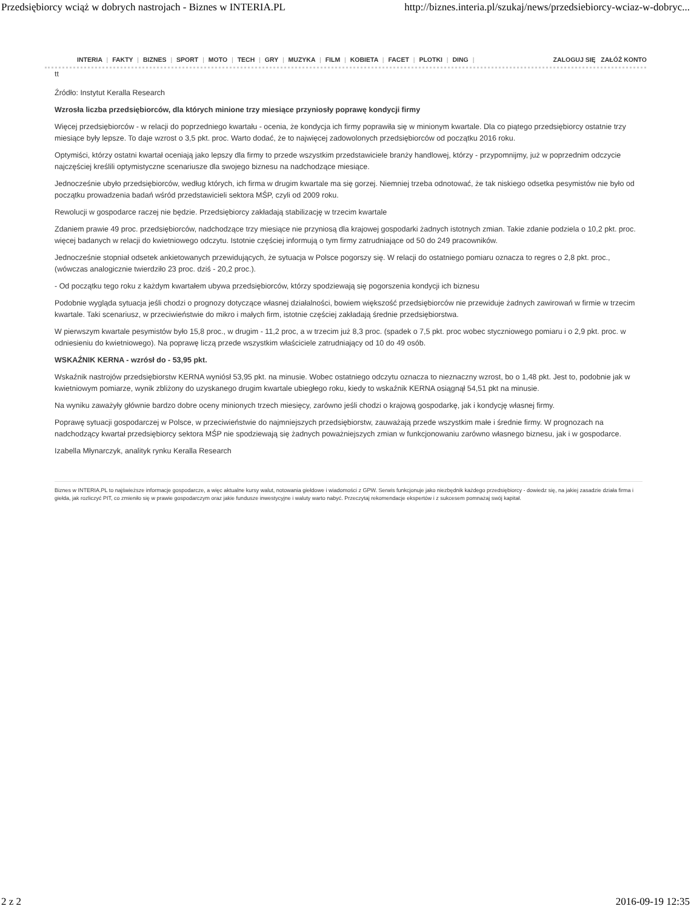Przedsiębiorcy wciąż w dobrych nastrojach - Biznes w INTERIA.PL http://biznes.interia.pl/szukaj/news/przedsiebiorcy-wciaz-w-dobryc...
INTERIA | FAKTY | BIZNES | SPORT | MOTO | TECH | GRY | MUZYKA | FILM | KOBIETA | FACET | PLOTKI | DING |
ZALOGUJ SIĘ ZAŁÓŻ KONTO
tt
Źródło: Instytut Keralla Research
Wzrosła liczba przedsiębiorców, dla których minione trzy miesiące przyniosły poprawę kondycji firmy
Więcej przedsiębiorców - w relacji do poprzedniego kwartału - ocenia, że kondycja ich firmy poprawiła się w minionym kwartale. Dla co piątego przedsiębiorcy ostatnie trzy miesiące były lepsze. To daje wzrost o 3,5 pkt. proc. Warto dodać, że to najwięcej zadowolonych przedsiębiorców od początku 2016 roku.
Optymiści, którzy ostatni kwartał oceniają jako lepszy dla firmy to przede wszystkim przedstawiciele branży handlowej, którzy - przypomnijmy, już w poprzednim odczycie najczęściej kreślili optymistyczne scenariusze dla swojego biznesu na nadchodzące miesiące.
Jednocześnie ubyło przedsiębiorców, według których, ich firma w drugim kwartale ma się gorzej. Niemniej trzeba odnotować, że tak niskiego odsetka pesymistów nie było od początku prowadzenia badań wśród przedstawicieli sektora MŚP, czyli od 2009 roku.
Rewolucji w gospodarce raczej nie będzie. Przedsiębiorcy zakładają stabilizację w trzecim kwartale
Zdaniem prawie 49 proc. przedsiębiorców, nadchodzące trzy miesiące nie przyniosą dla krajowej gospodarki żadnych istotnych zmian. Takie zdanie podziela o 10,2 pkt. proc. więcej badanych w relacji do kwietniowego odczytu. Istotnie częściej informują o tym firmy zatrudniające od 50 do 249 pracowników.
Jednocześnie stopniał odsetek ankietowanych przewidujących, że sytuacja w Polsce pogorszy się. W relacji do ostatniego pomiaru oznacza to regres o 2,8 pkt. proc., (wówczas analogicznie twierdziło 23 proc. dziś - 20,2 proc.).
- Od początku tego roku z każdym kwartałem ubywa przedsiębiorców, którzy spodziewają się pogorszenia kondycji ich biznesu
Podobnie wygląda sytuacja jeśli chodzi o prognozy dotyczące własnej działalności, bowiem większość przedsiębiorców nie przewiduje żadnych zawirowań w firmie w trzecim kwartale. Taki scenariusz, w przeciwieństwie do mikro i małych firm, istotnie częściej zakładają średnie przedsiębiorstwa.
W pierwszym kwartale pesymistów było 15,8 proc., w drugim - 11,2 proc, a w trzecim już 8,3 proc. (spadek o 7,5 pkt. proc wobec styczniowego pomiaru i o 2,9 pkt. proc. w odniesieniu do kwietniowego). Na poprawę liczą przede wszystkim właściciele zatrudniający od 10 do 49 osób.
WSKAŹNIK KERNA - wzrósł do - 53,95 pkt.
Wskaźnik nastrojów przedsiębiorstw KERNA wyniósł 53,95 pkt. na minusie. Wobec ostatniego odczytu oznacza to nieznaczny wzrost, bo o 1,48 pkt. Jest to, podobnie jak w kwietniowym pomiarze, wynik zbliżony do uzyskanego drugim kwartale ubiegłego roku, kiedy to wskaźnik KERNA osiągnął 54,51 pkt na minusie.
Na wyniku zaważyły głównie bardzo dobre oceny minionych trzech miesięcy, zarówno jeśli chodzi o krajową gospodarkę, jak i kondycję własnej firmy.
Poprawę sytuacji gospodarczej w Polsce, w przeciwieństwie do najmniejszych przedsiębiorstw, zauważają przede wszystkim małe i średnie firmy. W prognozach na nadchodzący kwartał przedsiębiorcy sektora MŚP nie spodziewają się żadnych poważniejszych zmian w funkcjonowaniu zarówno własnego biznesu, jak i w gospodarce.
Izabella Młynarczyk, analityk rynku Keralla Research
Biznes w INTERIA.PL to najświeższe informacje gospodarcze, a więc aktualne kursy walut, notowania giełdowe i wiadomości z GPW. Serwis funkcjonuje jako niezbędnik każdego przedsiębiorcy - dowiedz się, na jakiej zasadzie działa firma i giełda, jak rozliczyć PIT, co zmieniło się w prawie gospodarczym oraz jakie fundusze inwestycyjne i waluty warto nabyć. Przeczytaj rekomendacje ekspertów i z sukcesem pomnażaj swój kapitał.
2 z 2 2016-09-19 12:35